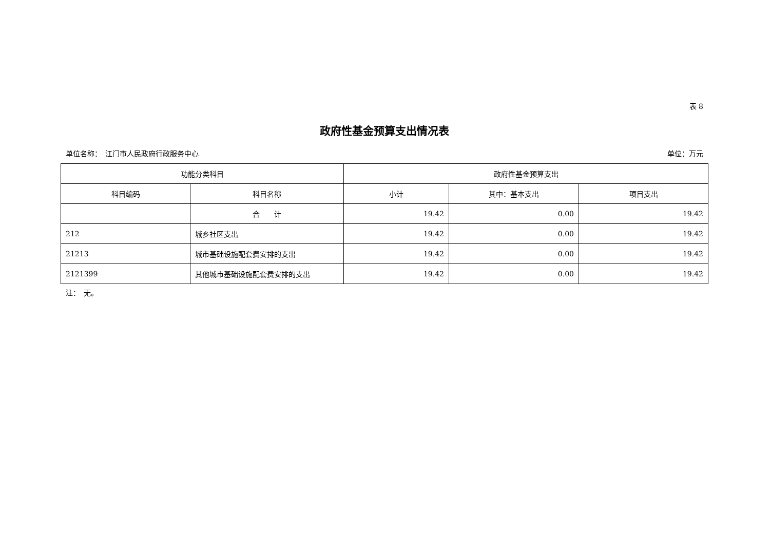表 8
政府性基金预算支出情况表
单位名称：　江门市人民政府行政服务中心 单位：万元
| 功能分类科目 | | 政府性基金预算支出 | | |
| --- | --- | --- | --- | --- |
| 科目编码 | 科目名称 | 小计 | 其中：基本支出 | 项目支出 |
| | 合 计 | 19.42 | 0.00 | 19.42 |
| 212 | 城乡社区支出 | 19.42 | 0.00 | 19.42 |
| 21213 | 城市基础设施配套费安排的支出 | 19.42 | 0.00 | 19.42 |
| 2121399 | 其他城市基础设施配套费安排的支出 | 19.42 | 0.00 | 19.42 |
注：　无。